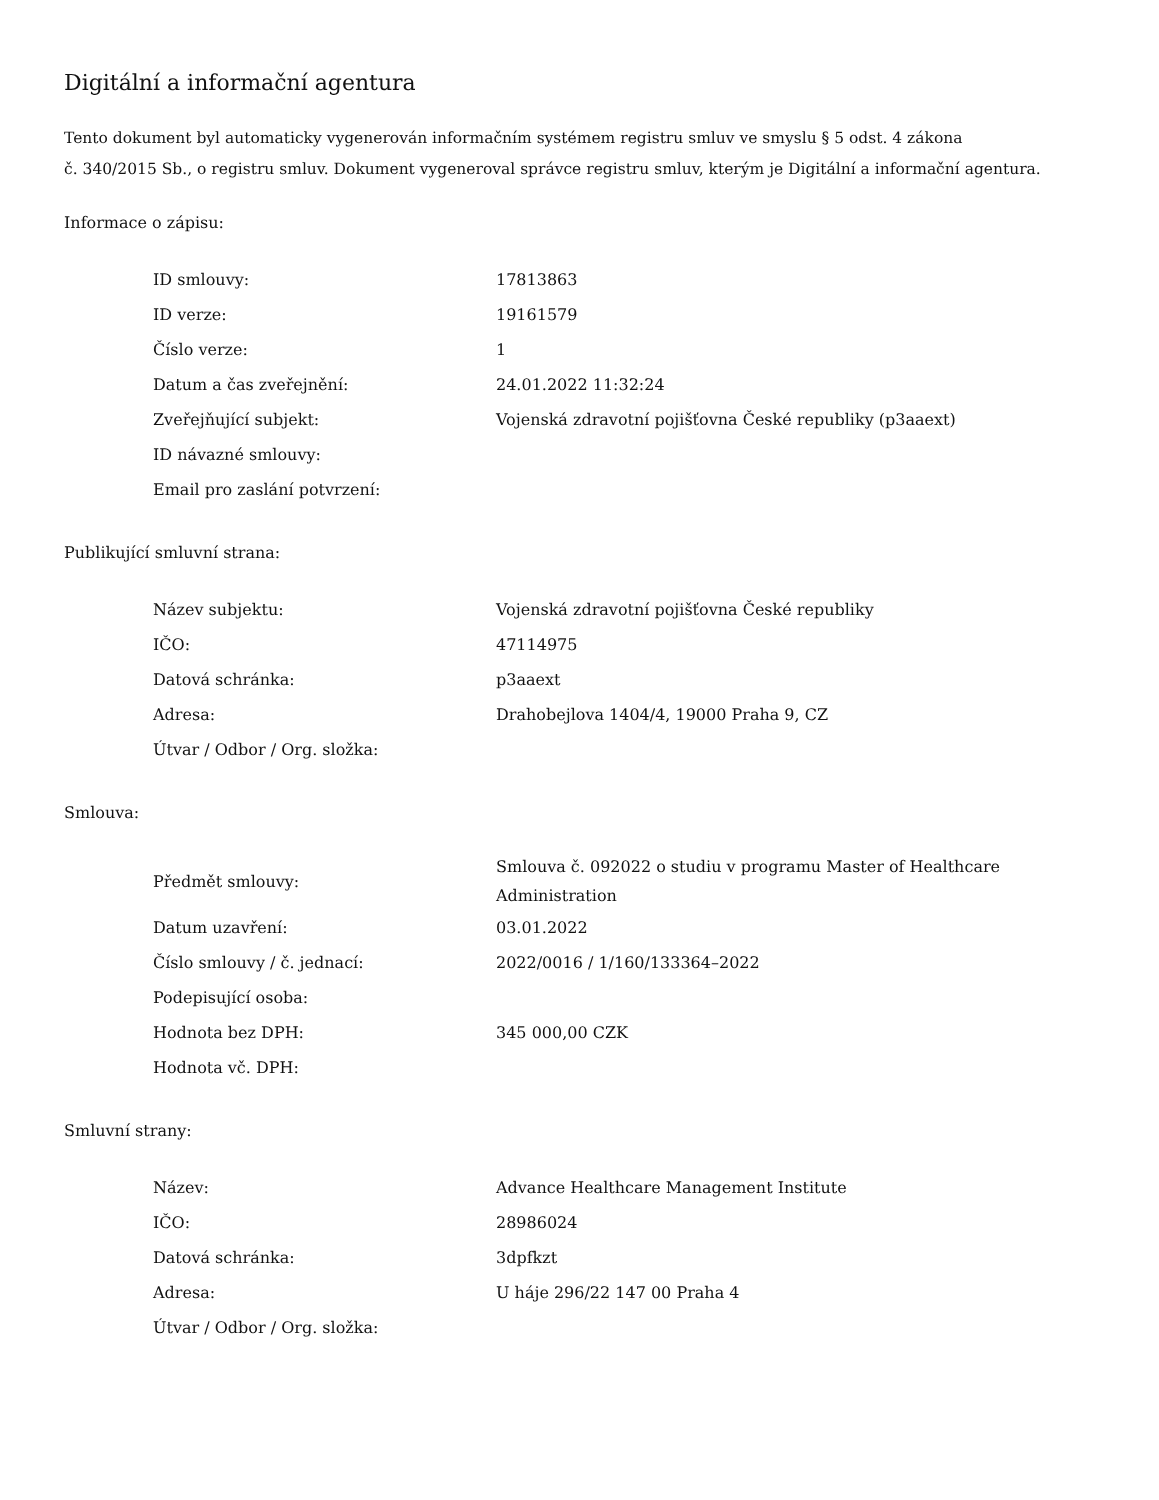Digitální a informační agentura
Tento dokument byl automaticky vygenerován informačním systémem registru smluv ve smyslu § 5 odst. 4 zákona
č. 340/2015 Sb., o registru smluv. Dokument vygeneroval správce registru smluv, kterým je Digitální a informační agentura.
Informace o zápisu:
| ID smlouvy: | 17813863 |
| ID verze: | 19161579 |
| Číslo verze: | 1 |
| Datum a čas zveřejnění: | 24.01.2022 11:32:24 |
| Zveřejňující subjekt: | Vojenská zdravotní pojišťovna České republiky (p3aaext) |
| ID návazné smlouvy: | |
| Email pro zaslání potvrzení: | |
Publikující smluvní strana:
| Název subjektu: | Vojenská zdravotní pojišťovna České republiky |
| IČO: | 47114975 |
| Datová schránka: | p3aaext |
| Adresa: | Drahobejlova 1404/4, 19000 Praha 9, CZ |
| Útvar / Odbor / Org. složka: | |
Smlouva:
| Předmět smlouvy: | Smlouva č. 092022 o studiu v programu Master of Healthcare Administration |
| Datum uzavření: | 03.01.2022 |
| Číslo smlouvy / č. jednací: | 2022/0016 / 1/160/133364–2022 |
| Podepisující osoba: | |
| Hodnota bez DPH: | 345 000,00 CZK |
| Hodnota vč. DPH: | |
Smluvní strany:
| Název: | Advance Healthcare Management Institute |
| IČO: | 28986024 |
| Datová schránka: | 3dpfkzt |
| Adresa: | U háje 296/22 147 00 Praha 4 |
| Útvar / Odbor / Org. složka: | |